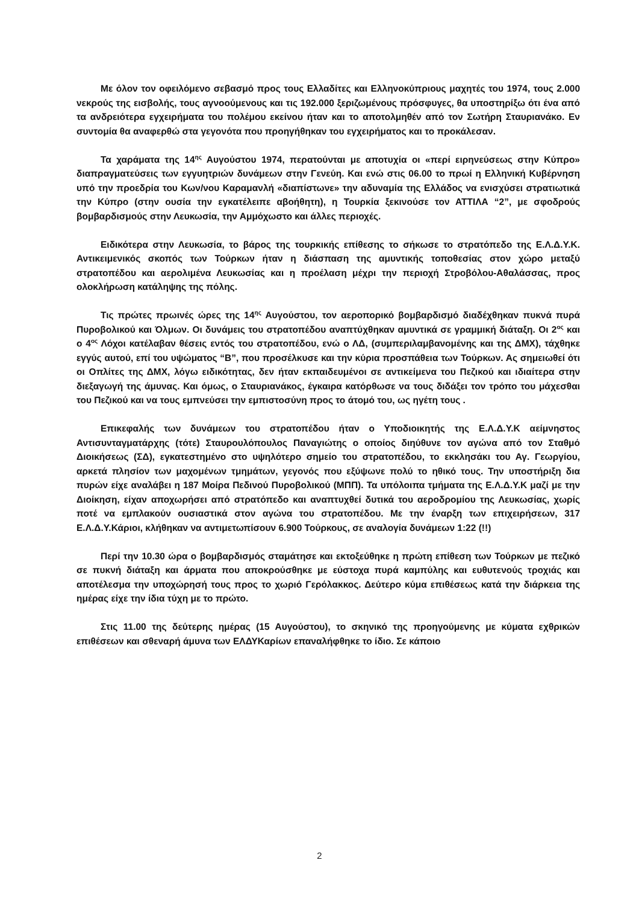Με όλον τον οφειλόμενο σεβασμό προς τους Ελλαδίτες και Ελληνοκύπριους μαχητές του 1974, τους 2.000 νεκρούς της εισβολής, τους αγνοούμενους και τις 192.000 ξεριζωμένους πρόσφυγες, θα υποστηρίξω ότι ένα από τα ανδρειότερα εγχειρήματα του πολέμου εκείνου ήταν και το αποτολμηθέν από τον Σωτήρη Σταυριανάκο. Εν συντομία θα αναφερθώ στα γεγονότα που προηγήθηκαν του εγχειρήματος και το προκάλεσαν.
Τα χαράματα της 14<sup>ης</sup> Αυγούστου 1974, περατούνται με αποτυχία οι «περί ειρηνεύσεως στην Κύπρο» διαπραγματεύσεις των εγγυητριών δυνάμεων στην Γενεύη. Και ενώ στις 06.00 το πρωί η Ελληνική Κυβέρνηση υπό την προεδρία του Κων/νου Καραμανλή «διαπίστωνε» την αδυναμία της Ελλάδος να ενισχύσει στρατιωτικά την Κύπρο (στην ουσία την εγκατέλειπε αβοήθητη), η Τουρκία ξεκινούσε τον ΑΤΤΙΛΑ “2”, με σφοδρούς βομβαρδισμούς στην Λευκωσία, την Αμμόχωστο και άλλες περιοχές.
Ειδικότερα στην Λευκωσία, το βάρος της τουρκικής επίθεσης το σήκωσε το στρατόπεδο της Ε.Λ.Δ.Υ.Κ. Αντικειμενικός σκοπός των Τούρκων ήταν η διάσπαση της αμυντικής τοποθεσίας στον χώρο μεταξύ στρατοπέδου και αερολιμένα Λευκωσίας και η προέλαση μέχρι την περιοχή Στροβόλου-Αθαλάσσας, προς ολοκλήρωση κατάληψης της πόλης.
Τις πρώτες πρωινές ώρες της 14<sup>ης</sup> Αυγούστου, τον αεροπορικό βομβαρδισμό διαδέχθηκαν πυκνά πυρά Πυροβολικού και Όλμων. Οι δυνάμεις του στρατοπέδου αναπτύχθηκαν αμυντικά σε γραμμική διάταξη. Οι 2<sup>ος</sup> και ο 4<sup>ος</sup> Λόχοι κατέλαβαν θέσεις εντός του στρατοπέδου, ενώ ο ΛΔ, (συμπεριλαμβανομένης και της ΔΜΧ), τάχθηκε εγγύς αυτού, επί του υψώματος “Β”, που προσέλκυσε και την κύρια προσπάθεια των Τούρκων. Ας σημειωθεί ότι οι Οπλίτες της ΔΜΧ, λόγω ειδικότητας, δεν ήταν εκπαιδευμένοι σε αντικείμενα του Πεζικού και ιδιαίτερα στην διεξαγωγή της άμυνας. Και όμως, ο Σταυριανάκος, έγκαιρα κατόρθωσε να τους διδάξει τον τρόπο του μάχεσθαι του Πεζικού και να τους εμπνεύσει την εμπιστοσύνη προς το άτομό του, ως ηγέτη τους .
Επικεφαλής των δυνάμεων του στρατοπέδου ήταν ο Υποδιοικητής της Ε.Λ.Δ.Υ.Κ αείμνηστος Αντισυνταγματάρχης (τότε) Σταυρουλόπουλος Παναγιώτης ο οποίος διηύθυνε τον αγώνα από τον Σταθμό Διοικήσεως (ΣΔ), εγκατεστημένο στο υψηλότερο σημείο του στρατοπέδου, το εκκλησάκι του Αγ. Γεωργίου, αρκετά πλησίον των μαχομένων τμημάτων, γεγονός που εξύψωνε πολύ το ηθικό τους. Την υποστήριξη δια πυρών είχε αναλάβει η 187 Μοίρα Πεδινού Πυροβολικού (ΜΠΠ). Τα υπόλοιπα τμήματα της Ε.Λ.Δ.Υ.Κ μαζί με την Διοίκηση, είχαν αποχωρήσει από στρατόπεδο και αναπτυχθεί δυτικά του αεροδρομίου της Λευκωσίας, χωρίς ποτέ να εμπλακούν ουσιαστικά στον αγώνα του στρατοπέδου. Με την έναρξη των επιχειρήσεων, 317 Ε.Λ.Δ.Υ.Κάριοι, κλήθηκαν να αντιμετωπίσουν 6.900 Τούρκους, σε αναλογία δυνάμεων 1:22 (!!)
Περί την 10.30 ώρα ο βομβαρδισμός σταμάτησε και εκτοξεύθηκε η πρώτη επίθεση των Τούρκων με πεζικό σε πυκνή διάταξη και άρματα που αποκρούσθηκε με εύστοχα πυρά καμπύλης και ευθυτενούς τροχιάς και αποτέλεσμα την υποχώρησή τους προς το χωριό Γερόλακκος. Δεύτερο κύμα επιθέσεως κατά την διάρκεια της ημέρας είχε την ίδια τύχη με το πρώτο.
Στις 11.00 της δεύτερης ημέρας (15 Αυγούστου), το σκηνικό της προηγούμενης με κύματα εχθρικών επιθέσεων και σθεναρή άμυνα των ΕΛΔΥΚαρίων επαναλήφθηκε το ίδιο. Σε κάποιο
2